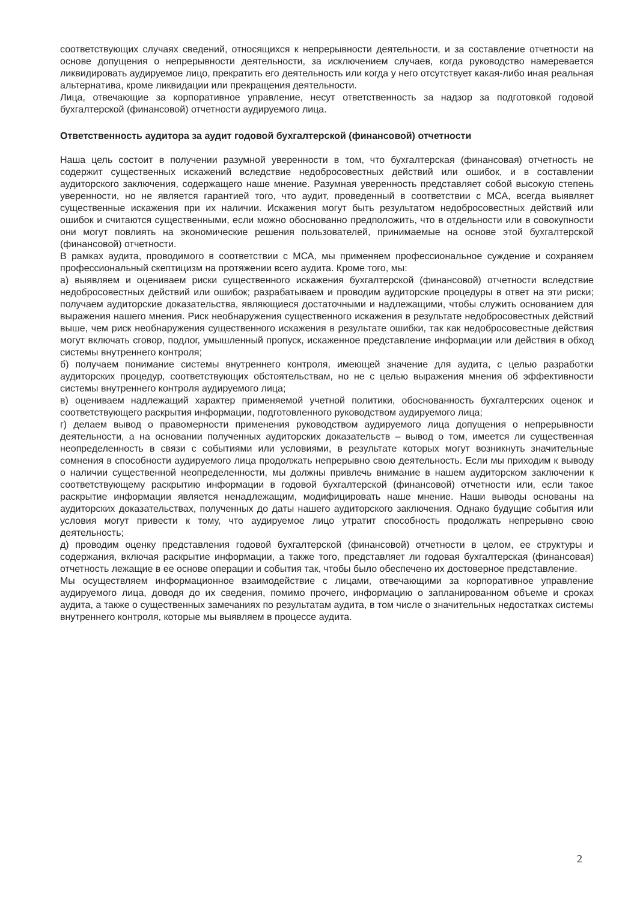соответствующих случаях сведений, относящихся к непрерывности деятельности, и за составление отчетности на основе допущения о непрерывности деятельности, за исключением случаев, когда руководство намеревается ликвидировать аудируемое лицо, прекратить его деятельность или когда у него отсутствует какая-либо иная реальная альтернатива, кроме ликвидации или прекращения деятельности.
Лица, отвечающие за корпоративное управление, несут ответственность за надзор за подготовкой годовой бухгалтерской (финансовой) отчетности аудируемого лица.
Ответственность аудитора за аудит годовой бухгалтерской (финансовой) отчетности
Наша цель состоит в получении разумной уверенности в том, что бухгалтерская (финансовая) отчетность не содержит существенных искажений вследствие недобросовестных действий или ошибок, и в составлении аудиторского заключения, содержащего наше мнение. Разумная уверенность представляет собой высокую степень уверенности, но не является гарантией того, что аудит, проведенный в соответствии с МСА, всегда выявляет существенные искажения при их наличии. Искажения могут быть результатом недобросовестных действий или ошибок и считаются существенными, если можно обоснованно предположить, что в отдельности или в совокупности они могут повлиять на экономические решения пользователей, принимаемые на основе этой бухгалтерской (финансовой) отчетности.
В рамках аудита, проводимого в соответствии с МСА, мы применяем профессиональное суждение и сохраняем профессиональный скептицизм на протяжении всего аудита. Кроме того, мы:
а) выявляем и оцениваем риски существенного искажения бухгалтерской (финансовой) отчетности вследствие недобросовестных действий или ошибок; разрабатываем и проводим аудиторские процедуры в ответ на эти риски; получаем аудиторские доказательства, являющиеся достаточными и надлежащими, чтобы служить основанием для выражения нашего мнения. Риск необнаружения существенного искажения в результате недобросовестных действий выше, чем риск необнаружения существенного искажения в результате ошибки, так как недобросовестные действия могут включать сговор, подлог, умышленный пропуск, искаженное представление информации или действия в обход системы внутреннего контроля;
б) получаем понимание системы внутреннего контроля, имеющей значение для аудита, с целью разработки аудиторских процедур, соответствующих обстоятельствам, но не с целью выражения мнения об эффективности системы внутреннего контроля аудируемого лица;
в) оцениваем надлежащий характер применяемой учетной политики, обоснованность бухгалтерских оценок и соответствующего раскрытия информации, подготовленного руководством аудируемого лица;
г) делаем вывод о правомерности применения руководством аудируемого лица допущения о непрерывности деятельности, а на основании полученных аудиторских доказательств – вывод о том, имеется ли существенная неопределенность в связи с событиями или условиями, в результате которых могут возникнуть значительные сомнения в способности аудируемого лица продолжать непрерывно свою деятельность. Если мы приходим к выводу о наличии существенной неопределенности, мы должны привлечь внимание в нашем аудиторском заключении к соответствующему раскрытию информации в годовой бухгалтерской (финансовой) отчетности или, если такое раскрытие информации является ненадлежащим, модифицировать наше мнение. Наши выводы основаны на аудиторских доказательствах, полученных до даты нашего аудиторского заключения. Однако будущие события или условия могут привести к тому, что аудируемое лицо утратит способность продолжать непрерывно свою деятельность;
д) проводим оценку представления годовой бухгалтерской (финансовой) отчетности в целом, ее структуры и содержания, включая раскрытие информации, а также того, представляет ли годовая бухгалтерская (финансовая) отчетность лежащие в ее основе операции и события так, чтобы было обеспечено их достоверное представление.
Мы осуществляем информационное взаимодействие с лицами, отвечающими за корпоративное управление аудируемого лица, доводя до их сведения, помимо прочего, информацию о запланированном объеме и сроках аудита, а также о существенных замечаниях по результатам аудита, в том числе о значительных недостатках системы внутреннего контроля, которые мы выявляем в процессе аудита.
2